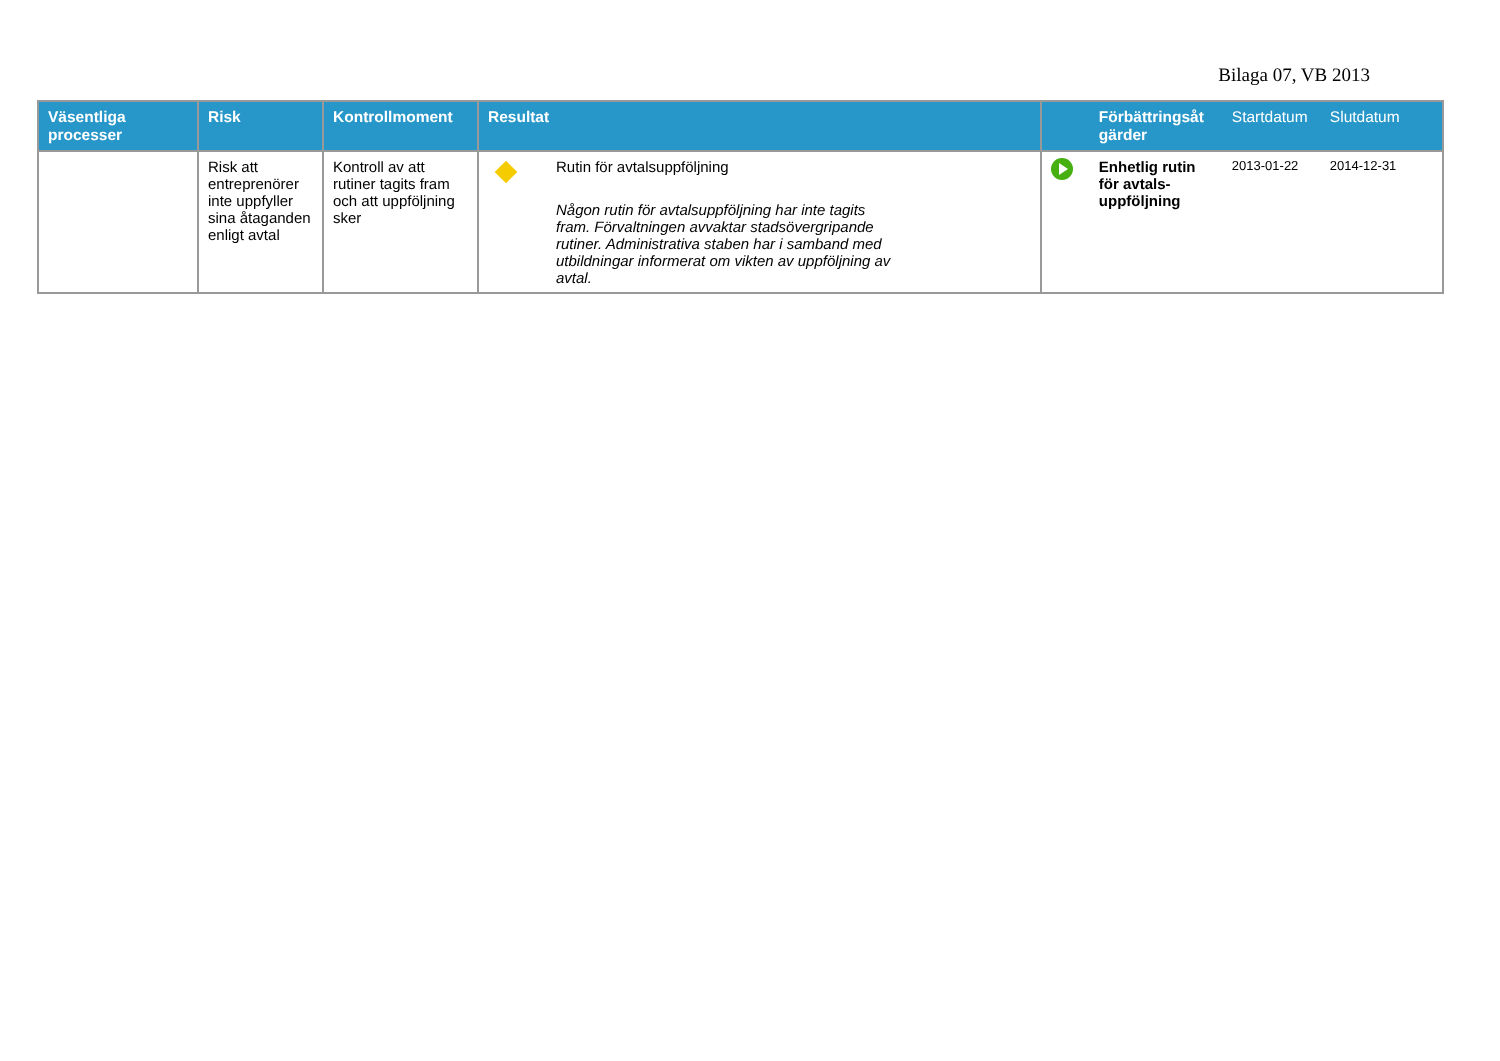Bilaga 07, VB 2013
| Väsentliga processer | Risk | Kontrollmoment | Resultat | | | Förbättringsåt gärder | Startdatum | Slutdatum |
| --- | --- | --- | --- | --- | --- | --- | --- | --- |
| | Risk att entreprenörer inte uppfyller sina åtaganden enligt avtal | Kontroll av att rutiner tagits fram och att uppföljning sker | | Rutin för avtalsuppföljning Någon rutin för avtalsuppföljning har inte tagits fram. Förvaltningen avvaktar stadsövergripande rutiner. Administrativa staben har i samband med utbildningar informerat om vikten av uppföljning av avtal. | | Enhetlig rutin för avtals-uppföljning | 2013-01-22 | 2014-12-31 |